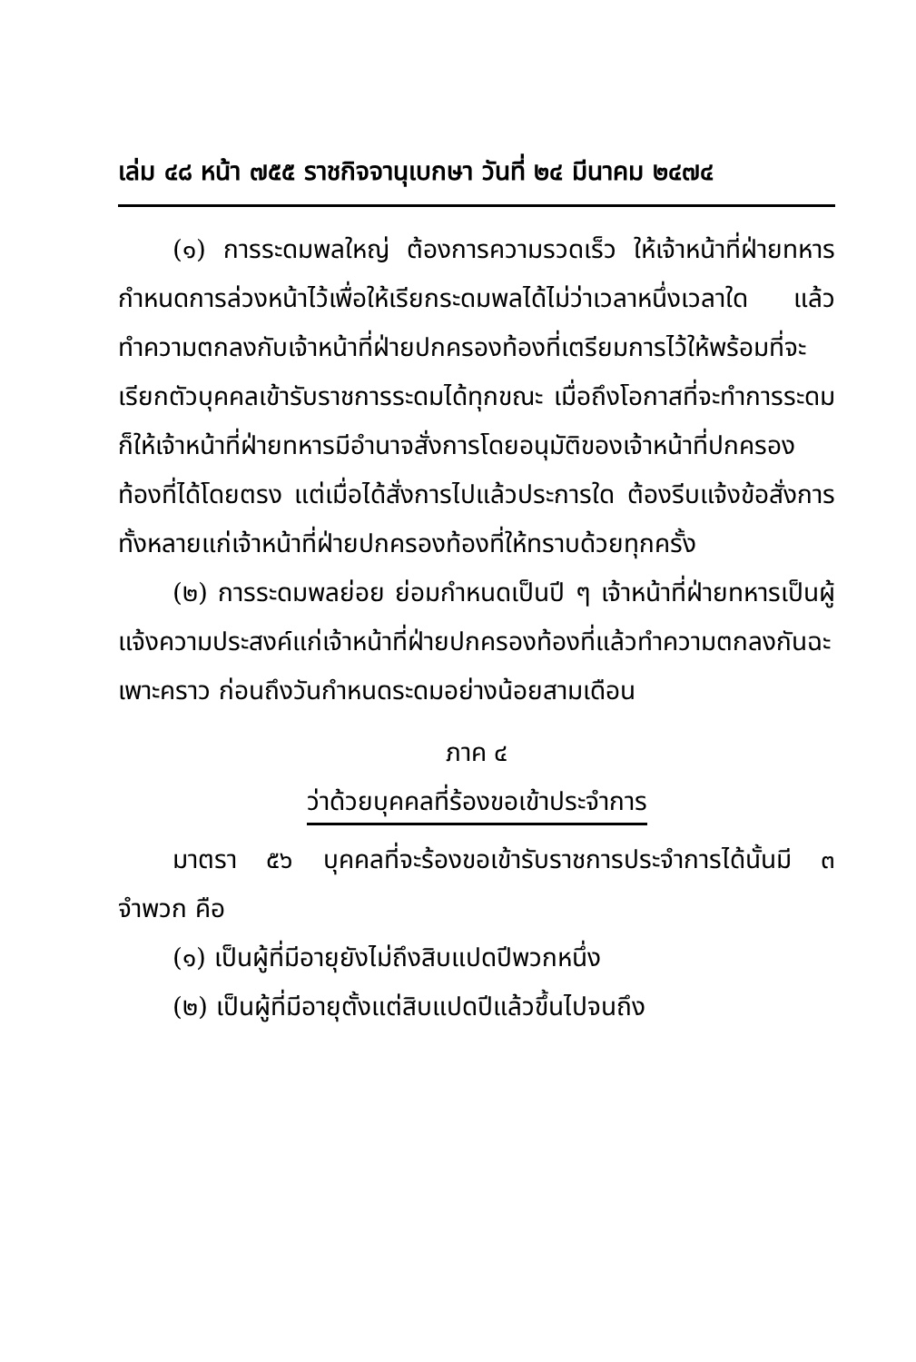เล่ม ๔๘ หน้า ๗๕๕ ราชกิจจานุเบกษา วันที่ ๒๔ มีนาคม ๒๔๗๔
(๑) การระดมพลใหญ่ ต้องการความรวดเร็ว ให้เจ้าหน้าที่ฝ่ายทหารกำหนดการล่วงหน้าไว้เพื่อให้เรียกระดมพลได้ไม่ว่าเวลาหนึ่งเวลาใด แล้วทำความตกลงกับเจ้าหน้าที่ฝ่ายปกครองท้องที่เตรียมการไว้ให้พร้อมที่จะเรียกตัวบุคคลเข้ารับราชการระดมได้ทุกขณะ เมื่อถึงโอกาสที่จะทำการระดม ก็ให้เจ้าหน้าที่ฝ่ายทหารมีอำนาจสั่งการโดยอนุมัติของเจ้าหน้าที่ปกครองท้องที่ได้โดยตรง แต่เมื่อได้สั่งการไปแล้วประการใด ต้องรีบแจ้งข้อสั่งการทั้งหลายแก่เจ้าหน้าที่ฝ่ายปกครองท้องที่ให้ทราบด้วยทุกครั้ง
(๒) การระดมพลย่อย ย่อมกำหนดเป็นปี ๆ เจ้าหน้าที่ฝ่ายทหารเป็นผู้แจ้งความประสงค์แก่เจ้าหน้าที่ฝ่ายปกครองท้องที่แล้วทำความตกลงกันฉะเพาะคราว ก่อนถึงวันกำหนดระดมอย่างน้อยสามเดือน
ภาค ๔
ว่าด้วยบุคคลที่ร้องขอเข้าประจำการ
มาตรา ๕๖ บุคคลที่จะร้องขอเข้ารับราชการประจำการได้นั้นมี ๓ จำพวก คือ
(๑) เป็นผู้ที่มีอายุยังไม่ถึงสิบแปดปีพวกหนึ่ง
(๒) เป็นผู้ที่มีอายุตั้งแต่สิบแปดปีแล้วขึ้นไปจนถึง